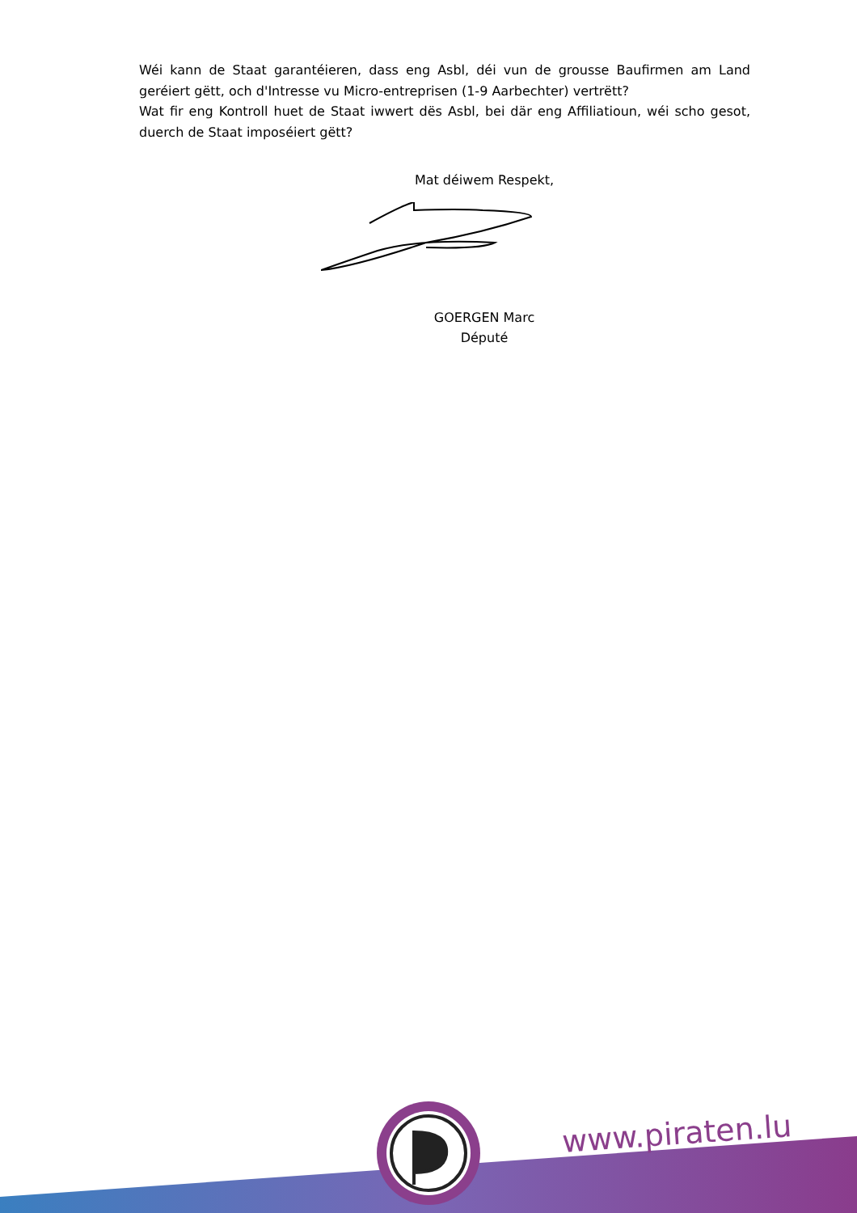Wéi kann de Staat garantéieren, dass eng Asbl, déi vun de grousse Baufirmen am Land geréiert gëtt, och d'Intresse vu Micro-entreprisen (1-9 Aarbechter) vertrëtt?
Wat fir eng Kontroll huet de Staat iwwert dës Asbl, bei där eng Affiliatioun, wéi scho gesot, duerch de Staat imposéiert gëtt?
Mat déiwem Respekt,
GOERGEN Marc
Député
www.piraten.lu